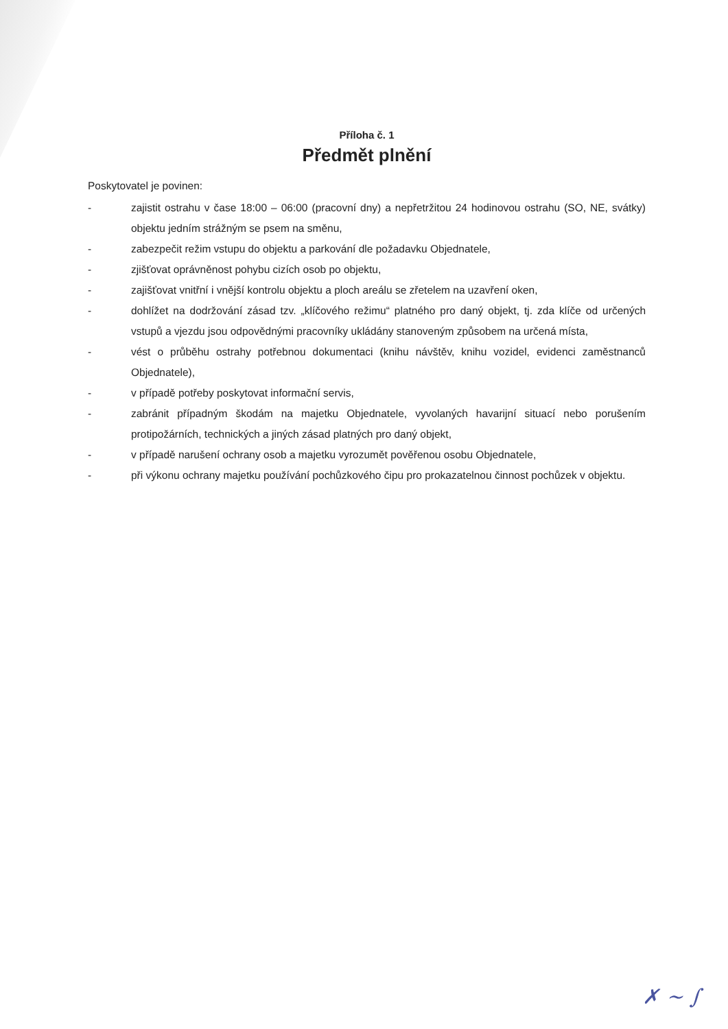Příloha č. 1
Předmět plnění
Poskytovatel je povinen:
- zajistit ostrahu v čase 18:00 – 06:00 (pracovní dny) a nepřetržitou 24 hodinovou ostrahu (SO, NE, svátky) objektu jedním strážným se psem na směnu,
- zabezpečit režim vstupu do objektu a parkování dle požadavku Objednatele,
- zjišťovat oprávněnost pohybu cizích osob po objektu,
- zajišťovat vnitřní i vnější kontrolu objektu a ploch areálu se zřetelem na uzavření oken,
- dohlížet na dodržování zásad tzv. „klíčového režimu“ platného pro daný objekt, tj. zda klíče od určených vstupů a vjezdu jsou odpovědnými pracovníky ukládány stanoveným způsobem na určená místa,
- vést o průběhu ostrahy potřebnou dokumentaci (knihu návštěv, knihu vozidel, evidenci zaměstnanců Objednatele),
- v případě potřeby poskytovat informační servis,
- zabránit případným škodám na majetku Objednatele, vyvolaných havarijní situací nebo porušením protipožárních, technických a jiných zásad platných pro daný objekt,
- v případě narušení ochrany osob a majetku vyrozumět pověřenou osobu Objednatele,
- při výkonu ochrany majetku používání pochůzkového čipu pro prokazatelnou činnost pochůzek v objektu.
✗ ~ ∫